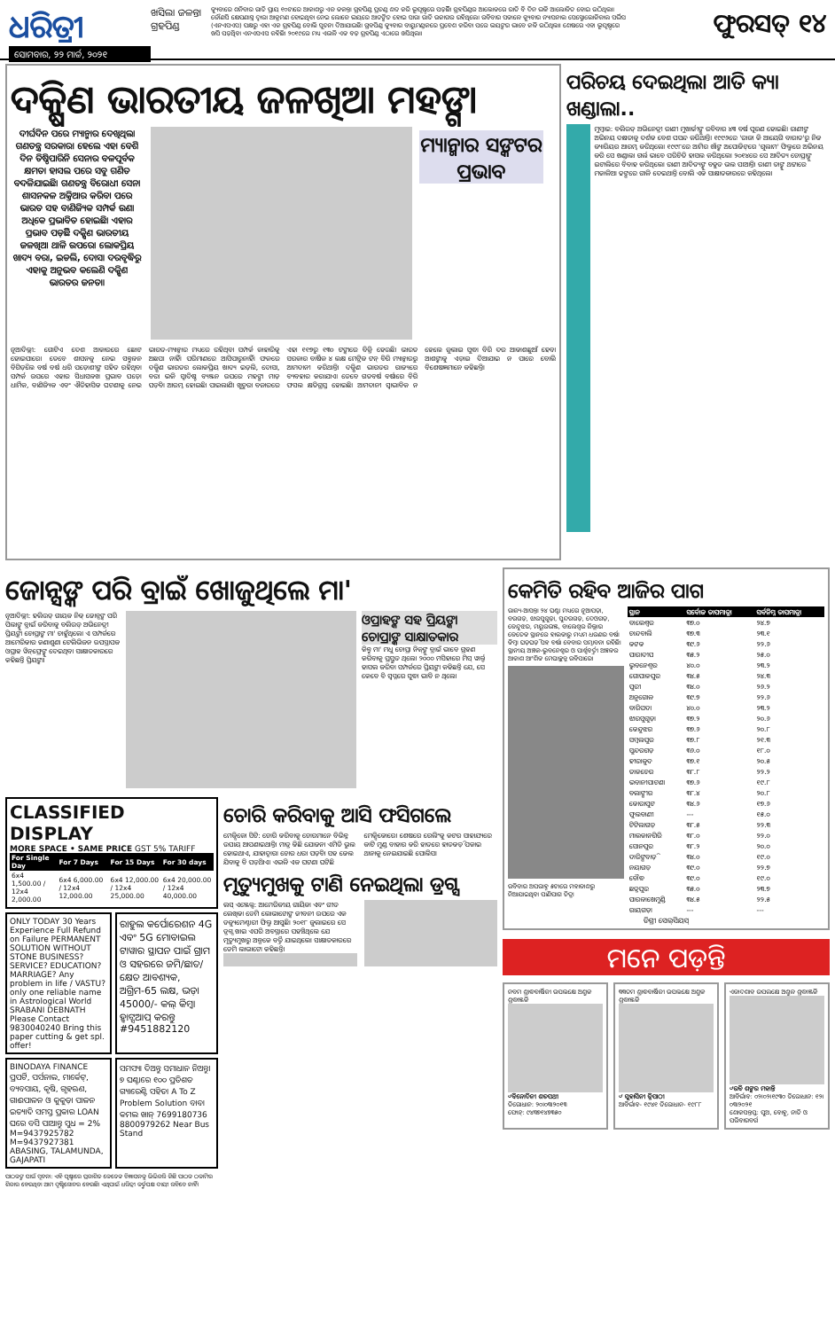ଧରିତ୍ରୀ
ସୋମବାର, ୨୨ ମାର୍ଚ୍ଚ, ୨୦୨୧
ଖସିଲା ଜଳନ୍ତା ଗ୍ରହପିଣ୍ଡ
କ୍ୟୁବାରେ ଶନିବାର ରାତି ପ୍ରାୟ ୧୦ଟାରେ ଆକାଶରୁ ଏକ ଜଳନ୍ତା ଗ୍ରହପିଣ୍ଡ ପ୍ରଚଣ୍ଡ ଶବ୍ଦ କରି ଭୂପୃଷ୍ଠରେ ପଡ଼ିଛି। ଗ୍ରହପିଣ୍ଡର ଆଲୋକରେ ରାତି ବି ଦିନ ଭଳି ଆଲୋକିତ ହୋଇ ଉଠିଥିଲା। କୌଣସି କ୍ଷେପଣାସ୍ତ୍ର ଦ୍ୱାରା ଆକ୍ରମଣ ହୋଇଥିବା ନେଇ ଲୋକେ ଭୟରେ ଆତଙ୍କିତ ହୋଇ ସାରା ରାତି ଉଜାଗର ରହିଥିଲେ। ରବିବାର ସକାଳେ କ୍ୟୁବାର ନ୍ୟାସନାଲ ସେସ୍ମୋଲୋଜିକାଲ ସର୍ଭିସ (ଏନଏସଏସ) ପକ୍ଷରୁ ଏହା ଏକ ଗ୍ରହପିଣ୍ଡ ବୋଲି ସୂଚନା ଦିଆଯାଇଛି। ଗ୍ରହପିଣ୍ଡ କ୍ୟୁବାର ବାୟୁମଣ୍ଡଳରେ ପ୍ରବେଶ କରିବା ପରେ ଭୟଙ୍କର ଭାବେ ଜଳି ଉଠିଥିଲା। ଶେଷରେ ଏହା ଭୂପୃଷ୍ଠରେ ଖସି ପଡ଼ିଥିବା ଏନଏସଏସ କହିଛି। ୨୦୧୯ରେ ମଧ୍ୟ ଏଭଳି ଏକ ବଡ଼ ଗ୍ରହପିଣ୍ଡ ଏଠାରେ ଖସିଥିଲା।
ଫୁରସତ୍ ୧୪
ଦକ୍ଷିଣ ଭାରତୀୟ ଜଳଖିଆ ମହଙ୍ଗା
ଦୀର୍ଘଦିନ ପରେ ମ୍ୟାନ୍ମାର ଦେଖିଥିଲା ଗଣତନ୍ତ୍ର ସରକାର। ହେଲେ ଏହା ବେଶି ଦିନ ତିଷ୍ଠିପାରିନି ସେନାର ବଳପୂର୍ବକ କ୍ଷମତା ହାସଲ ପରେ ସବୁ ଗଣିତ ବଦଳିଯାଇଛି। ଗଣତନ୍ତ୍ର ବିରୋଧୀ ସେନା ଶାସନକଳ ଅକ୍ତିଆର କରିବା ପରେ ଭାରତ ସହ ବାଣିଜ୍ୟିକ ସମ୍ପର୍କ ଉଣା ଅଧିକେ ପ୍ରଭାବିତ ହୋଇଛି। ଏହାର ପ୍ରଭାବ ପଡ଼ିଛି ଦକ୍ଷିଣ ଭାରତୀୟ ଜଳଖିଆ ଥାଳି ଉପରେ। ଲୋକପ୍ରିୟ ଖାଦ୍ୟ ବରା, ଇଡଲି, ଦୋସା ଦରବୃଦ୍ଧିରୁ ଏହାକୁ ଅନୁଭବ କଲେଣି ଦକ୍ଷିଣ ଭାରତର ଜନତା।
ମ୍ୟାନ୍ମାର ସଙ୍କଟର ପ୍ରଭାବ
ନୂଆଦିଲ୍ଲୀ: ଗୋଟିଏ ଦେଶ ଆକାରରେ ଛୋଟ ହୋଇପାରେ। ତେବେ ଶାସନକୁ ନେଇ ସନ୍ତୁଳନ ବିଗିଡ଼ିଲେ ବର୍ଷ ବର୍ଷ ଧରି ପଡ଼ୋଶୀଙ୍କ ସହିତ ରହିଥିବା ସମ୍ପର୍କ ଉପରେ ଏହାର ସିଧାସଳଖ ପ୍ରଭାବ ପଡ଼େ। ଧାର୍ମିକ, ବାଣିଜ୍ୟିକ ଏବଂ ଐତିହାସିକ ଘଟଣାକୁ ନେଇ ଭାରତ-ମ୍ୟାନ୍ମାର ମଧ୍ୟରେ ରହିଥିବା ସମ୍ପର୍କ କାହାରିକୁ ଅଛପା ନାହିଁ। ପରିମାଣରେ ଆସିପାରୁନାହିଁ। ଫଳରେ ଦକ୍ଷିଣ ଭାରତର ଲୋକପ୍ରିୟ ଖାଦ୍ୟ ଇଡ଼ଲି, ଦୋସା, ବରା ଭଳି ସ୍ୱାଦିଷ୍ଟ ବ୍ୟଞ୍ଜନ ଉପରେ ମହଙ୍ଗା ମାଡ଼ ପଡ଼ିବା ଆରମ୍ଭ ହୋଇଛି। ପାଇଲାଣି। ଖୁଚୁରା ବଜାରରେ ଏହା ୧୧୭ରୁ ୧୩୦ ଟଙ୍କାରେ ବିକ୍ରି ହେଉଛି। ଭାରତ ସରକାର ବାର୍ଷିକ ୪ ଲକ୍ଷ ମେଟ୍ରିକ ଟନ୍ ବିରି ମ୍ୟାନ୍ମାରରୁ ଆମଦାନୀ କରିଥାନ୍ତି। ଦକ୍ଷିଣ ଭାରତର ରାଜ୍ୟରେ ବ୍ୟବହାର କରାଯାଏ। ତେବେ ଗତବର୍ଷ ବର୍ଷାରେ ବିରି ଫସଲ କ୍ଷତିଗ୍ରସ୍ତ ହୋଇଛି। ଆମଦାନୀ ସ୍ୱାଭାବିକ ନ ହେଲେ ଜୁଲାଇ ସୁଦ୍ଧା ବିରି ଦର ଆକାଶଛୁଆଁ ହେବା ଆଶଙ୍କାକୁ ଏଡ଼ାଇ ଦିଆଯାଇ ନ ପାରେ ବୋଲି ବିଶେଷଜ୍ଞମାନେ କହିଛନ୍ତି।
ପରିଚୟ ଦେଇଥିଲା ଆତି କ୍ୟା ଖଣ୍ଡାଲା..
ମୁମ୍ବାଇ: ବଲିଉଡ୍ ଅଭିନେତ୍ରୀ ରାଣୀ ମୁଖାର୍ଜୀଙ୍କୁ ରବିବାର ୪୩ ବର୍ଷ ପୂରଣ ହୋଇଛି। ରାଣୀଙ୍କ ଅଭିନୟ ଦକ୍ଷତାକୁ ଦର୍ଶକ ବେଶ ପସନ୍ଦ କରିଥାନ୍ତି। ୧୯୯୬ରେ 'ରାଜା କି ଆୟେଗି ବାରାତ'ରୁ ନିଜ କ୍ୟାରିୟର ଆରମ୍ଭ କରିଥିଲେ। ୧୯୯୮ରେ ଆମିର ଖାଁଙ୍କ ଅପୋଜିଟ୍‌ରେ 'ଗୁଲାମ' ଫିଲ୍ମରେ ଅଭିନୟ କରି ସେ ଖଣ୍ଡାଲା ଗର୍ଲ ଭାବେ ପରିଚିତି ହାସଲ କରିଥିଲେ। ୨୦୧୪ରେ ସେ ଆଦିତ୍ୟ ଚୋପ୍ରାଙ୍କୁ ଇଟାଲିରେ ବିବାହ କରିଥିଲେ। ରାଣୀ ଆଦିତ୍ୟଙ୍କୁ ବହୁତ ଭଲ ପାଆନ୍ତି। ରାଣୀ ତାଙ୍କୁ ଥଟ୍ଟାରେ ମଜାଳିଆ ଢଙ୍ଗରେ ଗାଳି ଦେଇଥାନ୍ତି ବୋଲି ଏକ ସାକ୍ଷାତକାରରେ କହିଥିଲେ।
ଜୋନ୍ସଙ୍କ ପରି ବ୍ରାଇଁ ଖୋଜୁଥିଲେ ମା'
ନୂଆଦିଲ୍ଲୀ: ହଲିଉଡ୍ ଗାୟକ ନିକ୍ ଜୋନ୍ସଙ୍କ ପରି ପିଲାଙ୍କୁ ବ୍ରାଇଁ କରିବାକୁ ବଲିଉଡ୍ ଅଭିନେତ୍ରୀ ପ୍ରିୟଙ୍କା ଚୋପ୍ରାଙ୍କ ମା' ଚାହୁଁଥିଲେ। ଏ ସମ୍ପର୍କରେ ଆମେରିକାର ଜଣାଶୁଣା ଟେଲିଭିଜନ ଉପସ୍ଥାପକ ଓପ୍ରାହ ୱିନ୍‌ଫ୍ରେଙ୍କୁ ଦେଇଥିବା ସାକ୍ଷାତକାରରେ କହିଛନ୍ତି ପ୍ରିୟଙ୍କା।
ଓପ୍ରାହଙ୍କ ସହ ପ୍ରିୟଙ୍କା ଚୋପ୍ରାଙ୍କ ସାକ୍ଷାତକାର
କିନ୍ତୁ ମା' ମଧୁ ଚୋପ୍ରା ନିକ୍‌ଙ୍କୁ ବ୍ରାଇଁ ଭାବେ ଗ୍ରହଣ କରିବାକୁ ପ୍ରସ୍ତୁତ ଥିଲେ। ୨୦୦୦ ମସିହାରେ ମିସ୍ ୱାର୍ଲ୍ଡ ହାସଲ କରିବା ସମ୍ପର୍କରେ ପ୍ରିୟଙ୍କା କହିଛନ୍ତି ଯେ, ସେ କେବେ ବି ସ୍ୱପ୍ନରେ ସୁଦ୍ଧା ଭାବି ନ ଥିଲେ।
CLASSIFIED DISPLAY
MORE SPACE • SAME PRICE GST 5% TARIFF
| For Single Day | For 7 Days | For 15 Days | For 30 days |
| --- | --- | --- | --- |
| 6x4 1,500.00 / 12x4 2,000.00 | 6x4 6,000.00 / 12x4 12,000.00 | 6x4 12,000.00 / 12x4 25,000.00 | 6x4 20,000.00 / 12x4 40,000.00 |
ONLY TODAY 30 Years Experience Full Refund on Failure PERMANENT SOLUTION WITHOUT STONE BUSINESS? SERVICE? EDUCATION? MARRIAGE? Any problem in life / VASTU? only one reliable name in Astrological World SRABANI DEBNATH Please Contact 9830040240 Bring this paper cutting & get spl. offer!
ରାହୁଲ କର୍ପୋରେଶନ 4G ଏବଂ 5G ମୋବାଇଲ ଟାୱାର ସ୍ଥାପନ ପାଇଁ ଗ୍ରାମ ଓ ସହରରେ ଜମି/ଛାତ/କ୍ଷେତ ଆବଶ୍ୟକ, ଅଗ୍ରିମ-65 ଲକ୍ଷ, ଭଡ଼ା 45000/- କଲ୍ କିମ୍ବା ହ୍ୱାଟ୍ସଆପ୍ କରନ୍ତୁ #9451882120
BINODAYA FINANCE ପ୍ରପର୍ଟି, ପର୍ସନାଲ, ମାର୍କେଟ୍, ବ୍ୟବସାୟ, କୃଷି, ଗୃହଋଣ, ଗାଈପାଳନ ଓ କୁକୁଡ଼ା ପାଳନ ଇତ୍ୟାଦି ସମସ୍ତ ପ୍ରକାର LOAN ଘରେ ବସି ପାଆନ୍ତୁ ସୁଧ = 2% M=9437925782 M=9437927381 ABASING, TALAMUNDA, GAJAPATI
ସମସ୍ୟା ଦିଅନ୍ତୁ ସମାଧାନ ନିଅନ୍ତୁ। ୭ ଘଣ୍ଟାରେ ୧୦୦ ପ୍ରତିଶତ ଗ୍ୟାରେଣ୍ଟି ସହିତ। A To Z Problem Solution ବାବା କମଲ ଖାନ୍ 7699180736 8800979262 Near Bus Stand
ପାଠକଙ୍କ ପାଇଁ ସୂଚନା: ଏହି ପୃଷ୍ଠାରେ ପ୍ରକାଶିତ କେତେକ ବିଜ୍ଞାପନକୁ ଭିଭିକରି କିଛି ପାଠକ ଠକାମିର ଶିକାର ହେଉଥିବା ଆମ ଦୃଷ୍ଟିଗୋଚର ହେଉଛି। ଏଥିପାଇଁ ଧରିତ୍ରୀ କର୍ତ୍ତୃପକ୍ଷ ଦାୟୀ ରହିବେ ନାହିଁ।
ଚୋରି କରିବାକୁ ଆସି ଫସିଗଲେ
ମେକ୍ସିକୋ ସିଟି: ଚୋରି କରିବାକୁ ଚୋରମାନେ ବିଭିନ୍ନ ଉପାୟ ଆପଣାଇଥାନ୍ତି। ମାତ୍ର କିଛି ଯୋଜନା ଏମିତି ଭୁଲ ହୋଇଥାଏ, ଯାହାଦ୍ୱାରା ଚୋର ଧରା ପଡ଼ିବା ସହ ଜେଲ ଯିବାକୁ ବି ପଡ଼ିଥାଏ। ଏଭଳି ଏକ ଘଟଣା ଘଟିଛି ମେକ୍ସିକୋରେ। ଶେଷରେ ରେଲିଂକୁ କଟର ସାହାଯ୍ୟରେ କାଟି ମୁଣ୍ଡ ବାହାର କରି ହାତରେ ହାତକଡ଼ି ପକାଇ ଥାନାକୁ ନେଇଯାଇଛି ପୋଲିସ।
ମୃତ୍ୟୁମୁଖକୁ ଟାଣି ନେଇଥିଲା ଡ୍ରଗ୍ସ
ଲସ୍ ଏଞ୍ଜେଲ୍ସ: ଆମେରିକୀୟ ଗାୟିକା ଏବଂ ଗୀତ ଲେଖିକା ଡେମି ଲୋଭାଟୋଙ୍କ ଜୀବନୀ ଉପରେ ଏକ ଡକ୍ୟୁମେଣ୍ଟାରୀ ଫିଲ୍ମ ଆସୁଛି। ୨୦୧୮ ଜୁଲାଇରେ ସେ ଡ୍ରଗ୍ସ ଖାଇ ଏପରି ଅବସ୍ଥାରେ ପହଞ୍ଚିଥିଲେ ଯେ ମୃତ୍ୟୁମୁଖରୁ ଅଳ୍ପକେ ବର୍ତ୍ତି ଯାଇଥିଲେ। ସାକ୍ଷାତକାରରେ ଡେମି ଲାଭାଟୋ କହିଛନ୍ତି।
କେମିତି ରହିବ ଆଜିର ପାଗ
ରାଜ୍ୟ-ଆସନ୍ତା ୨୪ ଘଣ୍ଟା ମଧ୍ୟରେ ନୂଆପଡ଼ା, ବରଗଡ଼, ଝାରସୁଗୁଡ଼ା, ସୁନ୍ଦରଗଡ଼, ଦେଓଗଡ଼, କେନ୍ଦୁଝର, ମୟୂରଭଞ୍ଜ, ବାଲେଶ୍ୱର ଜିଲ୍ଲାର କେତେକ ସ୍ଥାନରେ ହାଲକାରୁ ମଧ୍ୟମ ଧରଣର ବର୍ଷା କିମ୍ବା ଘଡ଼ଘଡ଼ି ସହ ବର୍ଷା ହେବାର ସମ୍ଭାବନା ରହିଛି।
ସ୍ଥାନୀୟ ଅଞ୍ଚଳ-ଭୁବନେଶ୍ୱର ଓ ପାର୍ଶ୍ୱବର୍ତ୍ତୀ ଅଞ୍ଚଳର ଆକାଶ ଆଂଶିକ ମେଘାଚ୍ଛନ୍ନ ରହିପାରେ।
ରବିବାର ଅପରାହ୍ନ ୫ଟାରେ ମହାକାଶରୁ ନିଆଯାଇଥିବା ପାଣିପାଗ ଚିତ୍ର।
| ସ୍ଥାନ | ସର୍ବୋଚ୍ଚ ତାପମାତ୍ରା | ସର୍ବନିମ୍ନ ତାପମାତ୍ରା |
| --- | --- | --- |
| ବାଲେଶ୍ୱର | ୩୭.୦ | ୨୪.୭ |
| ଚାନ୍ଦବାଲି | ୩୭.୩ | ୨୩.୧ |
| କଟକ | ୩୯.୬ | ୨୨.୬ |
| ପାରାଦୀପ | ୩୫.୨ | ୨୫.୦ |
| ଭୁବନେଶ୍ୱର | ୪୦.୦ | ୨୩.୨ |
| ଗୋପାଳପୁର | ୩୪.୫ | ୨୪.୩ |
| ପୁରୀ | ୩୪.୦ | ୨୬.୨ |
| ଅନୁଗୋଳ | ୩୯.୭ | ୨୨.୬ |
| ବାରିପଦା | ୪୦.୦ | ୨୩.୨ |
| ଝାରସୁଗୁଡ଼ା | ୩୭.୨ | ୨୦.୬ |
| କେନ୍ଦୁଝର | ୩୭.୬ | ୨୦.୮ |
| ସମ୍ବଲପୁର | ୩୭.୮ | ୨୧.୩ |
| ସୁନ୍ଦରଗଡ଼ | ୩୬.୦ | ୧୮.୦ |
| ହୀରାକୁଦ | ୩୭.୧ | ୨୦.୫ |
| ତାଳଚେର | ୩୮.୮ | ୨୨.୨ |
| ଭବାନୀପାଟଣା | ୩୭.୬ | ୧୯.୮ |
| ବଲାଙ୍ଗୀର | ୩୮.୪ | ୨୦.୮ |
| କୋରାପୁଟ | ୩୪.୬ | ୧୭.୬ |
| ଫୁଲବାଣୀ | --- | ୧୫.୦ |
| ଟିଟିଲାଗଡ଼ | ୩୮.୫ | ୨୨.୩ |
| ମାଲକାନଗିରି | ୩୮.୦ | ୨୨.୦ |
| ସୋନପୁର | ୩୮.୨ | ୨୦.୦ |
| ଦାରିଙ୍ଗବାଡ଼ି | ୩୪.୦ | ୧୯.୦ |
| ନୟାଗଡ଼ | ୩୯.୦ | ୨୨.୭ |
| ବୌଦ୍ଧ | ୩୯.୦ | ୧୯.୦ |
| ଛତ୍ରପୁର | ୩୫.୦ | ୨୩.୭ |
| ପାରଳାଖେମୁଣ୍ଡି | ୩୪.୫ | ୨୨.୫ |
| ରାୟଗଡ଼ା | --- | --- |
ଡିଗ୍ରୀ ସେଲ୍‌ସିୟସ୍
ମନେ ପଡ଼ନ୍ତି
ନବମ ଶ୍ରାଦ୍ଧବାର୍ଷିକୀ ଉପଲକ୍ଷେ ଅଶ୍ରୁଳ ଶ୍ରଦ୍ଧାଞ୍ଜଳି
୰ବିନୋଦିନୀ ଶତପଥୀ
ତିରୋଧାନ: ୨୦।୦୩।୨୦୧୩
ଫୋନ୍: ୯୪୩୭୧୪୭୩୫୦
୩୩ତମ ଶ୍ରାଦ୍ଧବାର୍ଷିକୀ ଉପଲକ୍ଷେ ଅଶ୍ରୁଳ ଶ୍ରଦ୍ଧାଞ୍ଜଳି
୰ ସୁହାସିନୀ ତ୍ରିପାଠୀ
ଆବିର୍ଭାବ- ୧୯୪୧ ତିରୋଧାନ- ୧୯୮୮
ଏକାଦଶାହ ଉପଲକ୍ଷେ ଅଶ୍ରୁଳ ଶ୍ରଦ୍ଧାଞ୍ଜଳି
୰ରବି ଶଙ୍କର ମହାନ୍ତି
ଆବିର୍ଭାବ: ୦୨।୦୨।୧୯୩୦ ତିରୋଧାନ: ୧୨।୦୩।୨୦୨୧
ଶୋକସନ୍ତପ୍ତ: ପୁଅ, ବୋହୂ, ନାତି ଓ ପରିବାରବର୍ଗ